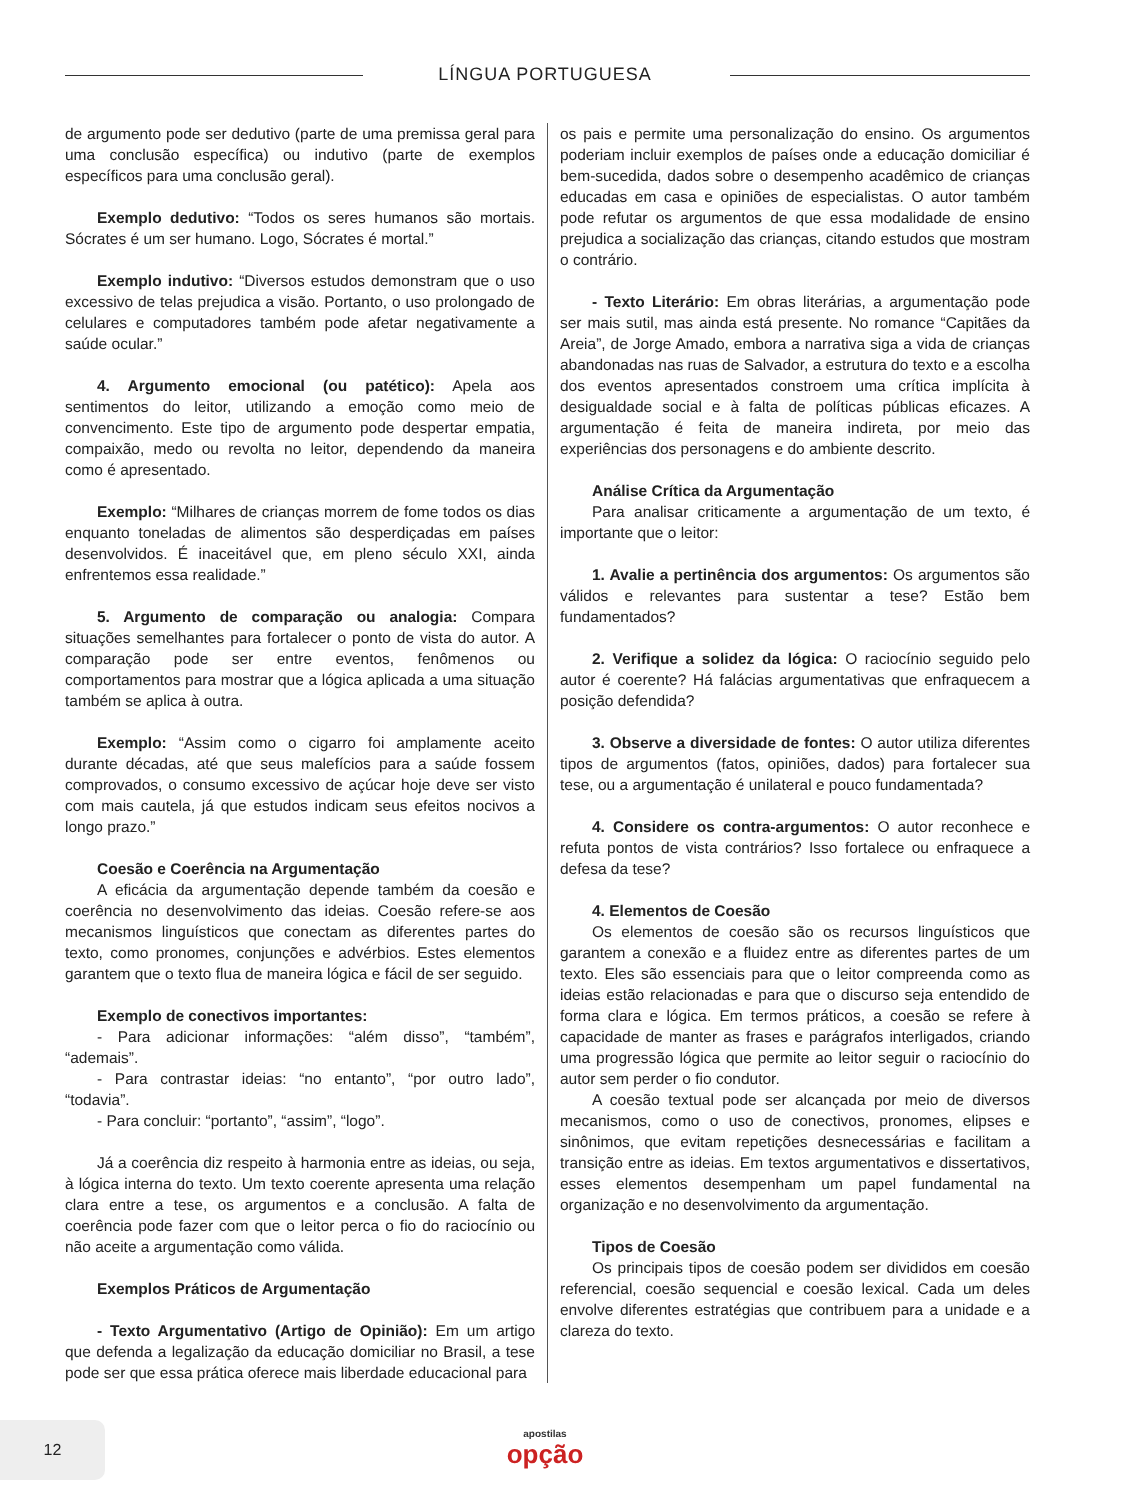LÍNGUA PORTUGUESA
de argumento pode ser dedutivo (parte de uma premissa geral para uma conclusão específica) ou indutivo (parte de exemplos específicos para uma conclusão geral).
Exemplo dedutivo: “Todos os seres humanos são mortais. Sócrates é um ser humano. Logo, Sócrates é mortal.”
Exemplo indutivo: “Diversos estudos demonstram que o uso excessivo de telas prejudica a visão. Portanto, o uso prolongado de celulares e computadores também pode afetar negativamente a saúde ocular.”
4. Argumento emocional (ou patético): Apela aos sentimentos do leitor, utilizando a emoção como meio de convencimento. Este tipo de argumento pode despertar empatia, compaixão, medo ou revolta no leitor, dependendo da maneira como é apresentado.
Exemplo: “Milhares de crianças morrem de fome todos os dias enquanto toneladas de alimentos são desperdiçadas em países desenvolvidos. É inaceitável que, em pleno século XXI, ainda enfrentemos essa realidade.”
5. Argumento de comparação ou analogia: Compara situações semelhantes para fortalecer o ponto de vista do autor. A comparação pode ser entre eventos, fenômenos ou comportamentos para mostrar que a lógica aplicada a uma situação também se aplica à outra.
Exemplo: “Assim como o cigarro foi amplamente aceito durante décadas, até que seus malefícios para a saúde fossem comprovados, o consumo excessivo de açúcar hoje deve ser visto com mais cautela, já que estudos indicam seus efeitos nocivos a longo prazo.”
Coesão e Coerência na Argumentação
A eficácia da argumentação depende também da coesão e coerência no desenvolvimento das ideias. Coesão refere-se aos mecanismos linguísticos que conectam as diferentes partes do texto, como pronomes, conjunções e advérbios. Estes elementos garantem que o texto flua de maneira lógica e fácil de ser seguido.
Exemplo de conectivos importantes:
- Para adicionar informações: “além disso”, “também”, “ademais”.
- Para contrastar ideias: “no entanto”, “por outro lado”, “todavia”.
- Para concluir: “portanto”, “assim”, “logo”.
Já a coerência diz respeito à harmonia entre as ideias, ou seja, à lógica interna do texto. Um texto coerente apresenta uma relação clara entre a tese, os argumentos e a conclusão. A falta de coerência pode fazer com que o leitor perca o fio do raciocínio ou não aceite a argumentação como válida.
Exemplos Práticos de Argumentação
- Texto Argumentativo (Artigo de Opinião): Em um artigo que defenda a legalização da educação domiciliar no Brasil, a tese pode ser que essa prática oferece mais liberdade educacional para
os pais e permite uma personalização do ensino. Os argumentos poderiam incluir exemplos de países onde a educação domiciliar é bem-sucedida, dados sobre o desempenho acadêmico de crianças educadas em casa e opiniões de especialistas. O autor também pode refutar os argumentos de que essa modalidade de ensino prejudica a socialização das crianças, citando estudos que mostram o contrário.
- Texto Literário: Em obras literárias, a argumentação pode ser mais sutil, mas ainda está presente. No romance “Capitães da Areia”, de Jorge Amado, embora a narrativa siga a vida de crianças abandonadas nas ruas de Salvador, a estrutura do texto e a escolha dos eventos apresentados constroem uma crítica implícita à desigualdade social e à falta de políticas públicas eficazes. A argumentação é feita de maneira indireta, por meio das experiências dos personagens e do ambiente descrito.
Análise Crítica da Argumentação
Para analisar criticamente a argumentação de um texto, é importante que o leitor:
1. Avalie a pertinência dos argumentos: Os argumentos são válidos e relevantes para sustentar a tese? Estão bem fundamentados?
2. Verifique a solidez da lógica: O raciocínio seguido pelo autor é coerente? Há falácias argumentativas que enfraquecem a posição defendida?
3. Observe a diversidade de fontes: O autor utiliza diferentes tipos de argumentos (fatos, opiniões, dados) para fortalecer sua tese, ou a argumentação é unilateral e pouco fundamentada?
4. Considere os contra-argumentos: O autor reconhece e refuta pontos de vista contrários? Isso fortalece ou enfraquece a defesa da tese?
4. Elementos de Coesão
Os elementos de coesão são os recursos linguísticos que garantem a conexão e a fluidez entre as diferentes partes de um texto. Eles são essenciais para que o leitor compreenda como as ideias estão relacionadas e para que o discurso seja entendido de forma clara e lógica. Em termos práticos, a coesão se refere à capacidade de manter as frases e parágrafos interligados, criando uma progressão lógica que permite ao leitor seguir o raciocínio do autor sem perder o fio condutor.
A coesão textual pode ser alcançada por meio de diversos mecanismos, como o uso de conectivos, pronomes, elipses e sinônimos, que evitam repetições desnecessárias e facilitam a transição entre as ideias. Em textos argumentativos e dissertativos, esses elementos desempenham um papel fundamental na organização e no desenvolvimento da argumentação.
Tipos de Coesão
Os principais tipos de coesão podem ser divididos em coesão referencial, coesão sequencial e coesão lexical. Cada um deles envolve diferentes estratégias que contribuem para a unidade e a clareza do texto.
12
apostilas
opção